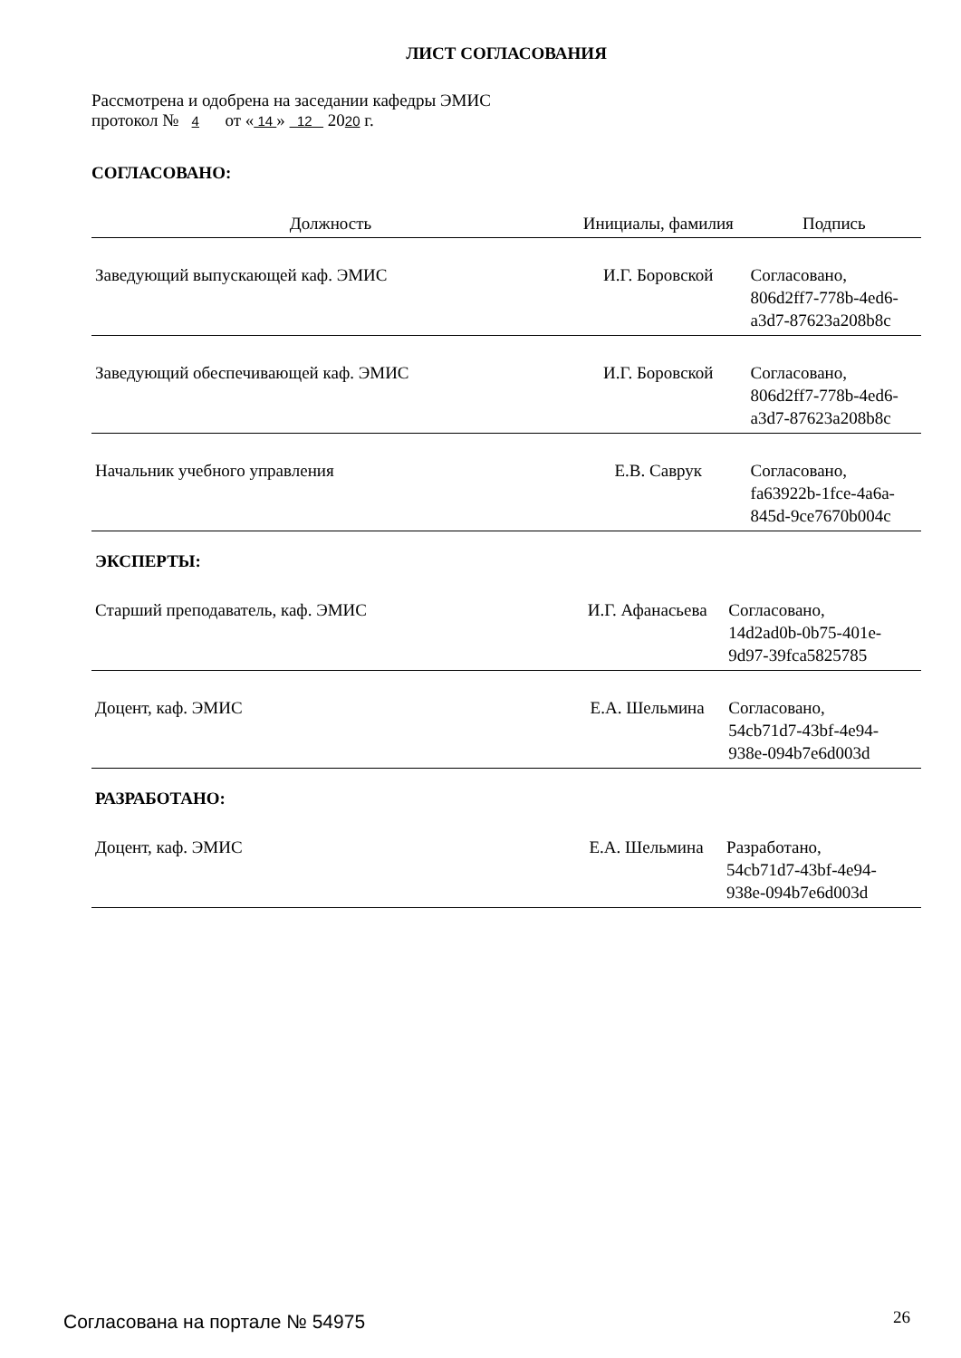ЛИСТ СОГЛАСОВАНИЯ
Рассмотрена и одобрена на заседании кафедры ЭМИС
протокол № 4 от « 14 » 12 2020 г.
СОГЛАСОВАНО:
| Должность | Инициалы, фамилия | Подпись |
| --- | --- | --- |
| Заведующий выпускающей каф. ЭМИС | И.Г. Боровской | Согласовано, 806d2ff7-778b-4ed6- a3d7-87623a208b8c |
| Заведующий обеспечивающей каф. ЭМИС | И.Г. Боровской | Согласовано, 806d2ff7-778b-4ed6- a3d7-87623a208b8c |
| Начальник учебного управления | Е.В. Саврук | Согласовано, fa63922b-1fce-4a6a- 845d-9ce7670b004c |
ЭКСПЕРТЫ:
| Старший преподаватель, каф. ЭМИС | И.Г. Афанасьева | Согласовано, 14d2ad0b-0b75-401e- 9d97-39fca5825785 |
| Доцент, каф. ЭМИС | Е.А. Шельмина | Согласовано, 54cb71d7-43bf-4e94- 938e-094b7e6d003d |
РАЗРАБОТАНО:
| Доцент, каф. ЭМИС | Е.А. Шельмина | Разработано, 54cb71d7-43bf-4e94- 938e-094b7e6d003d |
Согласована на портале № 54975 26